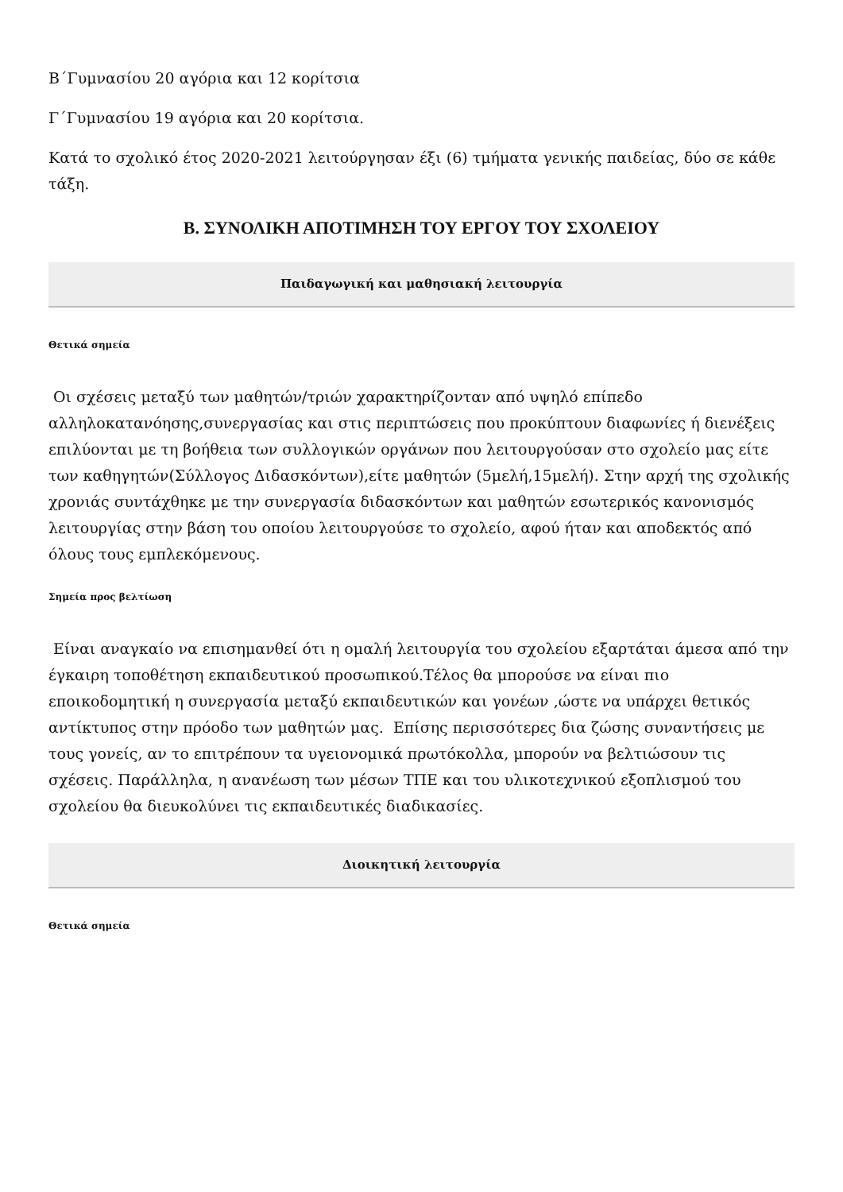Β΄Γυμνασίου 20 αγόρια και 12 κορίτσια
Γ΄Γυμνασίου 19 αγόρια και 20 κορίτσια.
Κατά το σχολικό έτος 2020-2021 λειτούργησαν έξι (6) τμήματα γενικής παιδείας, δύο σε κάθε τάξη.
Β. ΣΥΝΟΛΙΚΗ ΑΠΟΤΙΜΗΣΗ ΤΟΥ ΕΡΓΟΥ ΤΟΥ ΣΧΟΛΕΙΟΥ
Παιδαγωγική και μαθησιακή λειτουργία
Θετικά σημεία
Οι σχέσεις μεταξύ των μαθητών/τριών χαρακτηρίζονταν από υψηλό επίπεδο αλληλοκατανόησης,συνεργασίας και στις περιπτώσεις που προκύπτουν διαφωνίες ή διενέξεις επιλύονται με τη βοήθεια των συλλογικών οργάνων που λειτουργούσαν στο σχολείο μας είτε των καθηγητών(Σύλλογος Διδασκόντων),είτε μαθητών (5μελή,15μελή). Στην αρχή της σχολικής χρονιάς συντάχθηκε με την συνεργασία διδασκόντων και μαθητών εσωτερικός κανονισμός λειτουργίας στην βάση του οποίου λειτουργούσε το σχολείο, αφού ήταν και αποδεκτός από όλους τους εμπλεκόμενους.
Σημεία προς βελτίωση
Είναι αναγκαίο να επισημανθεί ότι η ομαλή λειτουργία του σχολείου εξαρτάται άμεσα από την έγκαιρη τοποθέτηση εκπαιδευτικού προσωπικού.Τέλος θα μπορούσε να είναι πιο εποικοδομητική η συνεργασία μεταξύ εκπαιδευτικών και γονέων ,ώστε να υπάρχει θετικός αντίκτυπος στην πρόοδο των μαθητών μας. Επίσης περισσότερες δια ζώσης συναντήσεις με τους γονείς, αν το επιτρέπουν τα υγειονομικά πρωτόκολλα, μπορούν να βελτιώσουν τις σχέσεις. Παράλληλα, η ανανέωση των μέσων ΤΠΕ και του υλικοτεχνικού εξοπλισμού του σχολείου θα διευκολύνει τις εκπαιδευτικές διαδικασίες.
Διοικητική λειτουργία
Θετικά σημεία